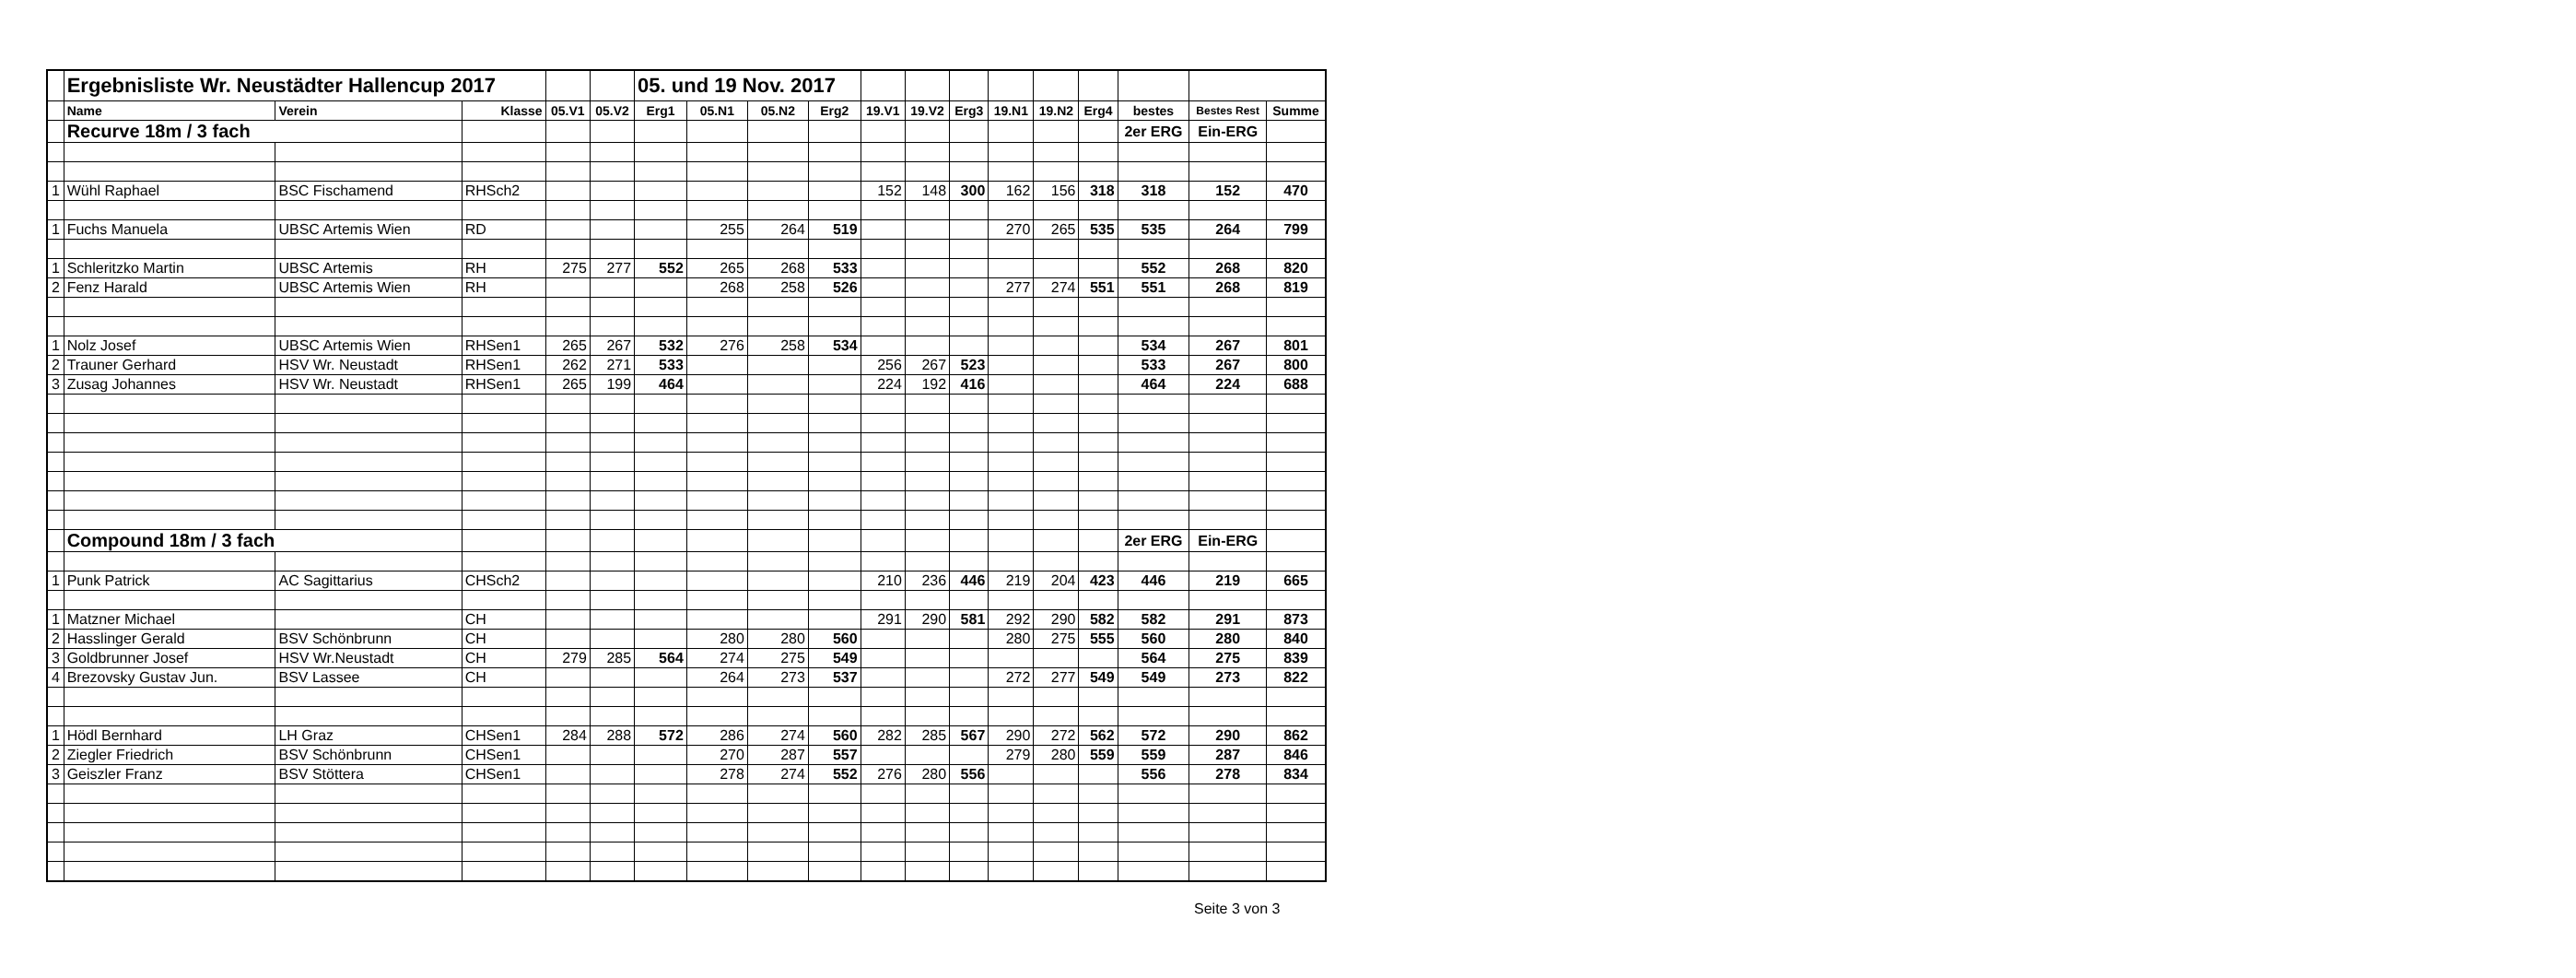| | Ergebnisliste Wr. Neustädter Hallencup 2017 | | | | | 05. und 19 Nov. 2017 | | | | | | | | | | | | |
| | Name | Verein | Klasse | 05.V1 | 05.V2 | Erg1 | 05.N1 | 05.N2 | Erg2 | 19.V1 | 19.V2 | Erg3 | 19.N1 | 19.N2 | Erg4 | bestes | Bestes Rest | Summe |
| | Recurve 18m / 3 fach | | | | | | | | | | | | | | | 2er ERG | Ein-ERG | |
| 1 | Wühl Raphael | BSC Fischamend | RHSch2 | | | | | | | 152 | 148 | 300 | 162 | 156 | 318 | 318 | 152 | 470 |
| 1 | Fuchs Manuela | UBSC Artemis Wien | RD | | | | 255 | 264 | 519 | | | | 270 | 265 | 535 | 535 | 264 | 799 |
| 1 | Schleritzko Martin | UBSC Artemis | RH | 275 | 277 | 552 | 265 | 268 | 533 | | | | | | | 552 | 268 | 820 |
| 2 | Fenz Harald | UBSC Artemis Wien | RH | | | | 268 | 258 | 526 | | | | 277 | 274 | 551 | 551 | 268 | 819 |
| 1 | Nolz Josef | UBSC Artemis Wien | RHSen1 | 265 | 267 | 532 | 276 | 258 | 534 | | | | | | | 534 | 267 | 801 |
| 2 | Trauner Gerhard | HSV Wr. Neustadt | RHSen1 | 262 | 271 | 533 | | | | 256 | 267 | 523 | | | | 533 | 267 | 800 |
| 3 | Zusag Johannes | HSV Wr. Neustadt | RHSen1 | 265 | 199 | 464 | | | | 224 | 192 | 416 | | | | 464 | 224 | 688 |
| | Compound 18m / 3 fach | | | | | | | | | | | | | | | 2er ERG | Ein-ERG | |
| 1 | Punk Patrick | AC Sagittarius | CHSch2 | | | | | | | 210 | 236 | 446 | 219 | 204 | 423 | 446 | 219 | 665 |
| 1 | Matzner Michael | | CH | | | | | | | 291 | 290 | 581 | 292 | 290 | 582 | 582 | 291 | 873 |
| 2 | Hasslinger Gerald | BSV Schönbrunn | CH | | | | 280 | 280 | 560 | | | | 280 | 275 | 555 | 560 | 280 | 840 |
| 3 | Goldbrunner Josef | HSV Wr.Neustadt | CH | 279 | 285 | 564 | 274 | 275 | 549 | | | | | | | 564 | 275 | 839 |
| 4 | Brezovsky Gustav Jun. | BSV Lassee | CH | | | | 264 | 273 | 537 | | | | 272 | 277 | 549 | 549 | 273 | 822 |
| 1 | Hödl Bernhard | LH Graz | CHSen1 | 284 | 288 | 572 | 286 | 274 | 560 | 282 | 285 | 567 | 290 | 272 | 562 | 572 | 290 | 862 |
| 2 | Ziegler Friedrich | BSV Schönbrunn | CHSen1 | | | | 270 | 287 | 557 | | | | 279 | 280 | 559 | 559 | 287 | 846 |
| 3 | Geiszler Franz | BSV Stöttera | CHSen1 | | | | 278 | 274 | 552 | 276 | 280 | 556 | | | | 556 | 278 | 834 |
Seite 3 von 3